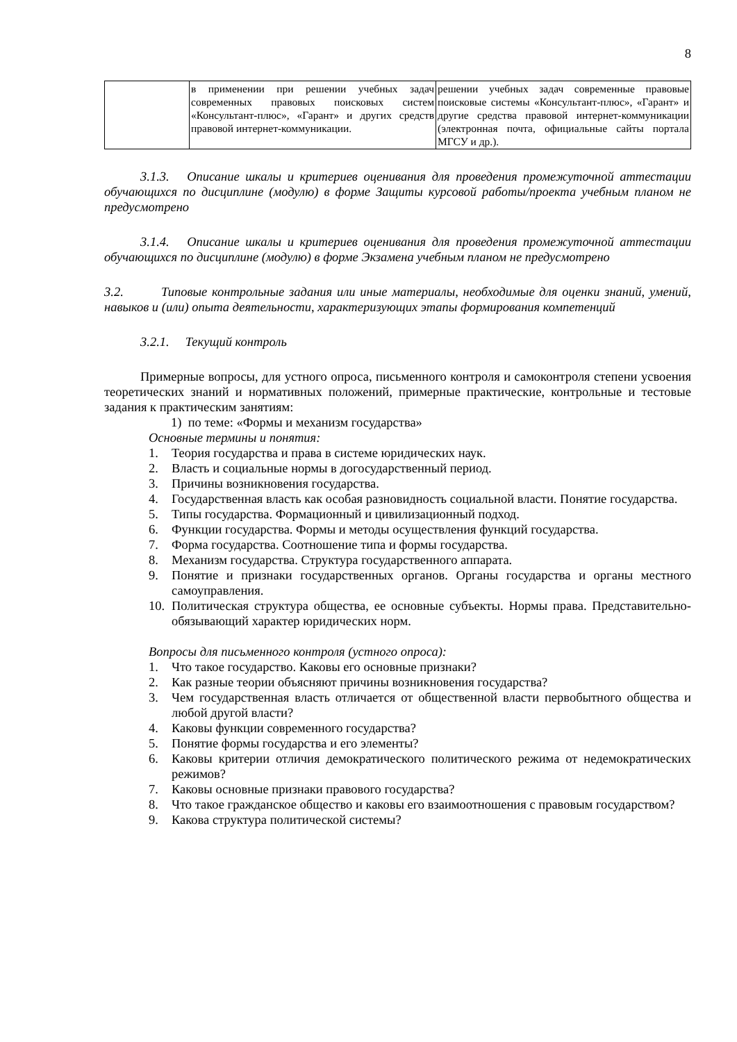8
| | в применении при решении учебных задач современных правовых поисковых систем «Консультант-плюс», «Гарант» и других средств правовой интернет-коммуникации. | решении учебных задач современные правовые поисковые системы «Консультант-плюс», «Гарант» и другие средства правовой интернет-коммуникации (электронная почта, официальные сайты портала МГСУ и др.). |
3.1.3. Описание шкалы и критериев оценивания для проведения промежуточной аттестации обучающихся по дисциплине (модулю) в форме Защиты курсовой работы/проекта учебным планом не предусмотрено
3.1.4. Описание шкалы и критериев оценивания для проведения промежуточной аттестации обучающихся по дисциплине (модулю) в форме Экзамена учебным планом не предусмотрено
3.2. Типовые контрольные задания или иные материалы, необходимые для оценки знаний, умений, навыков и (или) опыта деятельности, характеризующих этапы формирования компетенций
3.2.1. Текущий контроль
Примерные вопросы, для устного опроса, письменного контроля и самоконтроля степени усвоения теоретических знаний и нормативных положений, примерные практические, контрольные и тестовые задания к практическим занятиям:
1) по теме: «Формы и механизм государства»
Основные термины и понятия:
1. Теория государства и права в системе юридических наук.
2. Власть и социальные нормы в догосударственный период.
3. Причины возникновения государства.
4. Государственная власть как особая разновидность социальной власти. Понятие государства.
5. Типы государства. Формационный и цивилизационный подход.
6. Функции государства. Формы и методы осуществления функций государства.
7. Форма государства. Соотношение типа и формы государства.
8. Механизм государства. Структура государственного аппарата.
9. Понятие и признаки государственных органов. Органы государства и органы местного самоуправления.
10. Политическая структура общества, ее основные субъекты. Нормы права. Представительно-обязывающий характер юридических норм.
Вопросы для письменного контроля (устного опроса):
1. Что такое государство. Каковы его основные признаки?
2. Как разные теории объясняют причины возникновения государства?
3. Чем государственная власть отличается от общественной власти первобытного общества и любой другой власти?
4. Каковы функции современного государства?
5. Понятие формы государства и его элементы?
6. Каковы критерии отличия демократического политического режима от недемократических режимов?
7. Каковы основные признаки правового государства?
8. Что такое гражданское общество и каковы его взаимоотношения с правовым государством?
9. Какова структура политической системы?